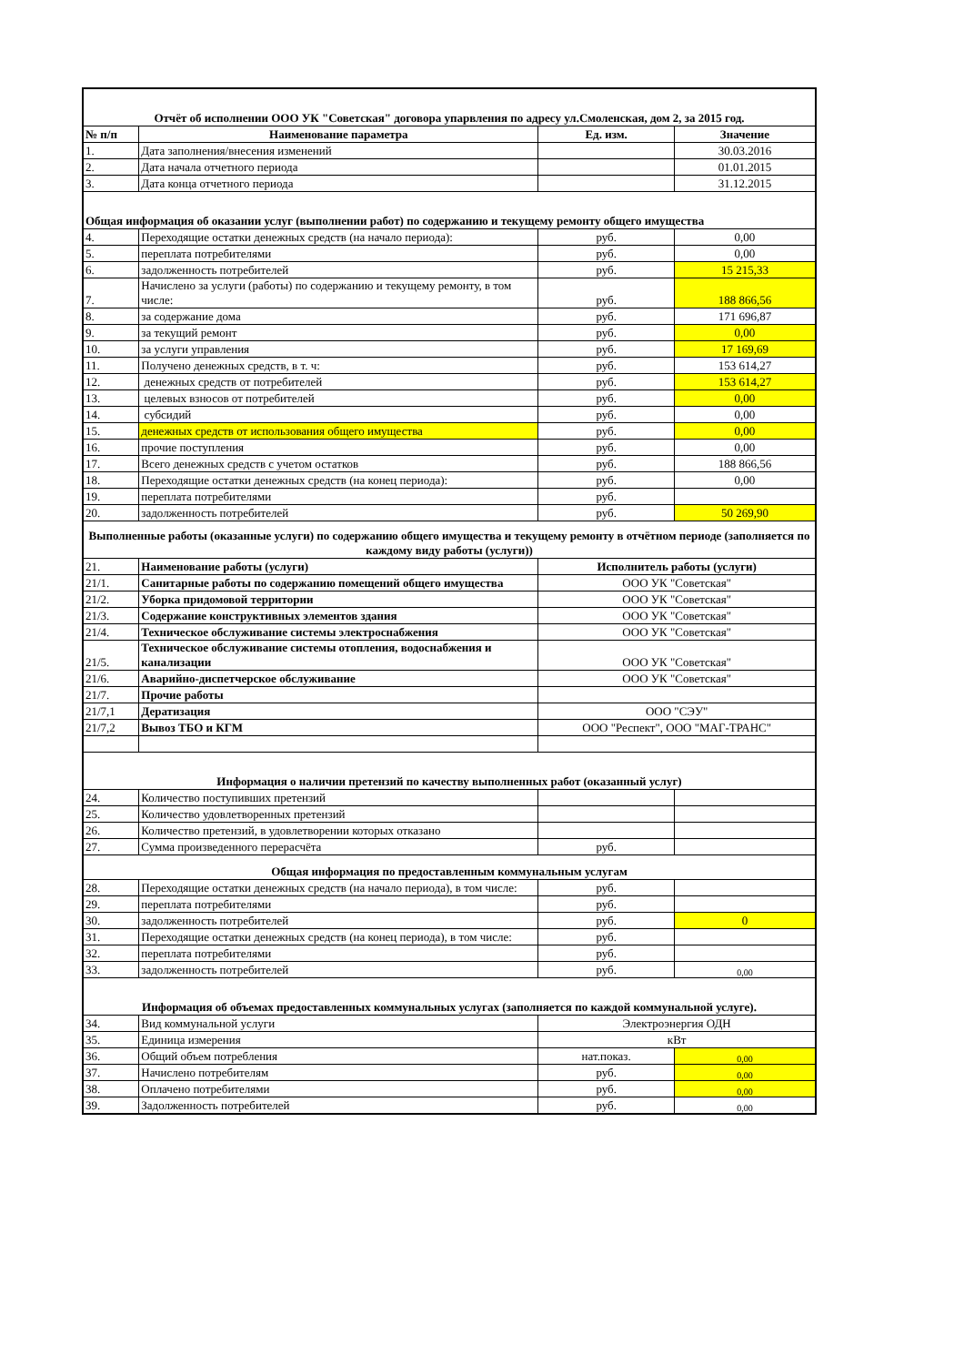| Отчёт об исполнении ООО УК "Советская" договора упарвления по адресу ул.Смоленская, дом 2, за 2015 год. | | | |
| № п/п | Наименование параметра | Ед. изм. | Значение |
| 1. | Дата заполнения/внесения изменений | | 30.03.2016 |
| 2. | Дата начала отчетного периода | | 01.01.2015 |
| 3. | Дата конца отчетного периода | | 31.12.2015 |
| Общая информация об оказании услуг (выполнении работ) по содержанию и текущему ремонту общего имущества | | | |
| 4. | Переходящие остатки денежных средств (на начало периода): | руб. | 0,00 |
| 5. | переплата потребителями | руб. | 0,00 |
| 6. | задолженность потребителей | руб. | 15 215,33 |
| 7. | Начислено за услуги (работы) по содержанию и текущему ремонту, в том числе: | руб. | 188 866,56 |
| 8. | за содержание дома | руб. | 171 696,87 |
| 9. | за текущий ремонт | руб. | 0,00 |
| 10. | за услуги управления | руб. | 17 169,69 |
| 11. | Получено денежных средств, в т. ч: | руб. | 153 614,27 |
| 12. | денежных средств от потребителей | руб. | 153 614,27 |
| 13. | целевых взносов от потребителей | руб. | 0,00 |
| 14. | субсидий | руб. | 0,00 |
| 15. | денежных средств от использования общего имущества | руб. | 0,00 |
| 16. | прочие поступления | руб. | 0,00 |
| 17. | Всего денежных средств с учетом остатков | руб. | 188 866,56 |
| 18. | Переходящие остатки денежных средств (на конец периода): | руб. | 0,00 |
| 19. | переплата потребителями | руб. | |
| 20. | задолженность потребителей | руб. | 50 269,90 |
| Выполненные работы (оказанные услуги) по содержанию общего имущества и текущему ремонту в отчётном периоде (заполняется по каждому виду работы (услуги)) | | | |
| 21. | Наименование работы (услуги) | Исполнитель работы (услуги) | |
| 21/1. | Санитарные работы по содержанию помещений общего имущества | ООО УК "Советская" | |
| 21/2. | Уборка придомовой территории | ООО УК "Советская" | |
| 21/3. | Содержание конструктивных элементов здания | ООО УК "Советская" | |
| 21/4. | Техническое обслуживание системы электроснабжения | ООО УК "Советская" | |
| 21/5. | Техническое обслуживание системы отопления, водоснабжения и канализации | ООО УК "Советская" | |
| 21/6. | Аварийно-диспетчерское обслуживание | ООО УК "Советская" | |
| 21/7. | Прочие работы | | |
| 21/7,1 | Дератизация | ООО "СЭУ" | |
| 21/7,2 | Вывоз ТБО и КГМ | ООО "Респект", ООО "МАГ-ТРАНС" | |
| Информация о наличии претензий по качеству выполненных работ (оказанный услуг) | | | |
| 24. | Количество поступивших претензий | | |
| 25. | Количество удовлетворенных претензий | | |
| 26. | Количество претензий, в удовлетворении которых отказано | | |
| 27. | Сумма произведенного перерасчёта | руб. | |
| Общая информация по предоставленным коммунальным услугам | | | |
| 28. | Переходящие остатки денежных средств (на начало периода), в том числе: | руб. | |
| 29. | переплата потребителями | руб. | |
| 30. | задолженность потребителей | руб. | 0 |
| 31. | Переходящие остатки денежных средств (на конец периода), в том числе: | руб. | |
| 32. | переплата потребителями | руб. | |
| 33. | задолженность потребителей | руб. | 0,00 |
| Информация об объемах предоставленных коммунальных услугах (заполняется по каждой коммунальной услуге). | | | |
| 34. | Вид коммунальной услуги | Электроэнергия ОДН | |
| 35. | Единица измерения | кВт | |
| 36. | Общий объем потребления | нат.показ. | 0,00 |
| 37. | Начислено потребителям | руб. | 0,00 |
| 38. | Оплачено потребителями | руб. | 0,00 |
| 39. | Задолженность потребителей | руб. | 0,00 |